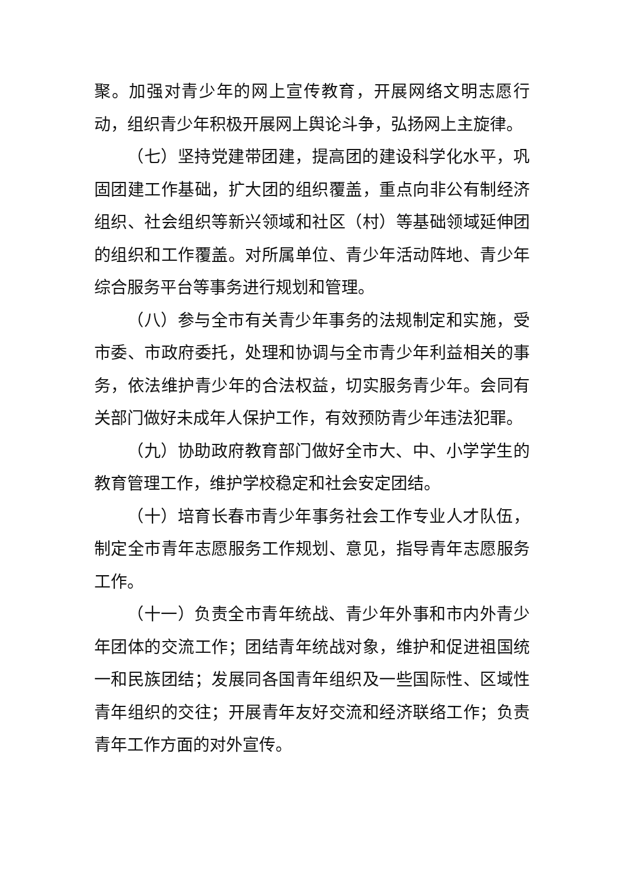聚。加强对青少年的网上宣传教育，开展网络文明志愿行动，组织青少年积极开展网上舆论斗争，弘扬网上主旋律。
（七）坚持党建带团建，提高团的建设科学化水平，巩固团建工作基础，扩大团的组织覆盖，重点向非公有制经济组织、社会组织等新兴领域和社区（村）等基础领域延伸团的组织和工作覆盖。对所属单位、青少年活动阵地、青少年综合服务平台等事务进行规划和管理。
（八）参与全市有关青少年事务的法规制定和实施，受市委、市政府委托，处理和协调与全市青少年利益相关的事务，依法维护青少年的合法权益，切实服务青少年。会同有关部门做好未成年人保护工作，有效预防青少年违法犯罪。
（九）协助政府教育部门做好全市大、中、小学学生的教育管理工作，维护学校稳定和社会安定团结。
（十）培育长春市青少年事务社会工作专业人才队伍，制定全市青年志愿服务工作规划、意见，指导青年志愿服务工作。
（十一）负责全市青年统战、青少年外事和市内外青少年团体的交流工作；团结青年统战对象，维护和促进祖国统一和民族团结；发展同各国青年组织及一些国际性、区域性青年组织的交往；开展青年友好交流和经济联络工作；负责青年工作方面的对外宣传。